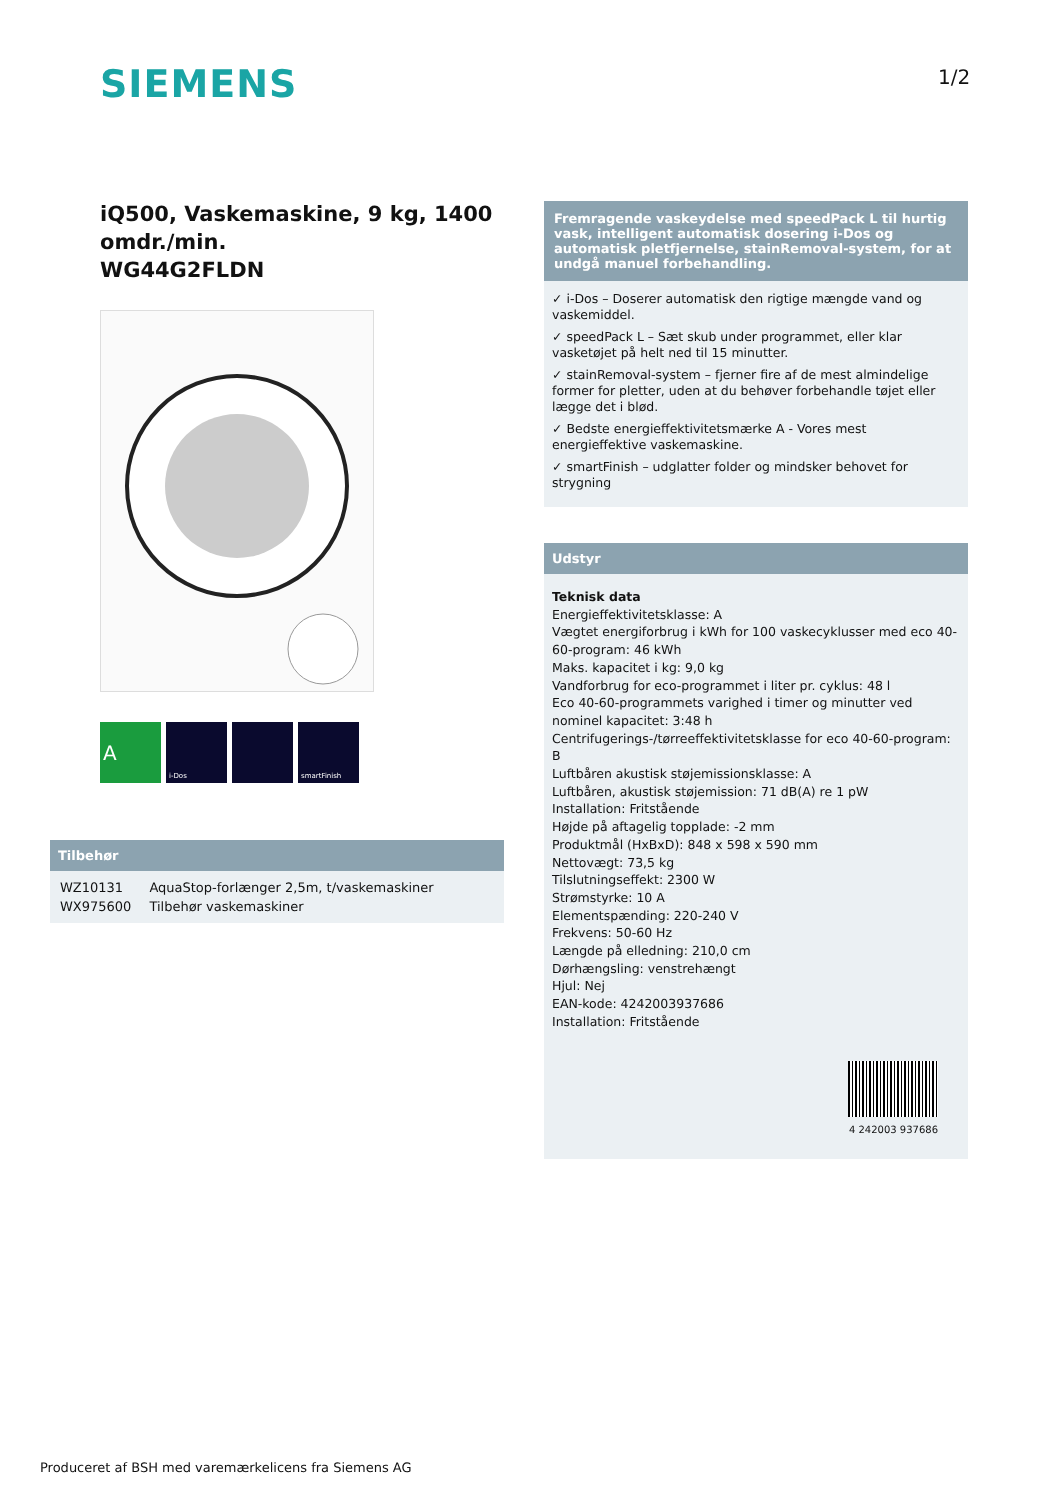SIEMENS 1/2
iQ500, Vaskemaskine, 9 kg, 1400 omdr./min.
WG44G2FLDN
A
i-Dos smartFinish
Tilbehør
| WZ10131 | AquaStop-forlænger 2,5m, t/vaskemaskiner |
| WX975600 | Tilbehør vaskemaskiner |
Fremragende vaskeydelse med speedPack L til hurtig vask, intelligent automatisk dosering i-Dos og automatisk pletfjernelse, stainRemoval-system, for at undgå manuel forbehandling.
✓ i-Dos – Doserer automatisk den rigtige mængde vand og vaskemiddel.
✓ speedPack L – Sæt skub under programmet, eller klar vasketøjet på helt ned til 15 minutter.
✓ stainRemoval-system – fjerner fire af de mest almindelige former for pletter, uden at du behøver forbehandle tøjet eller lægge det i blød.
✓ Bedste energieffektivitetsmærke A - Vores mest energieffektive vaskemaskine.
✓ smartFinish – udglatter folder og mindsker behovet for strygning
Udstyr
Teknisk data
Energieffektivitetsklasse: A
Vægtet energiforbrug i kWh for 100 vaskecyklusser med eco 40-60-program: 46 kWh
Maks. kapacitet i kg: 9,0 kg
Vandforbrug for eco-programmet i liter pr. cyklus: 48 l
Eco 40-60-programmets varighed i timer og minutter ved nominel kapacitet: 3:48 h
Centrifugerings-/tørreeffektivitetsklasse for eco 40-60-program: B
Luftbåren akustisk støjemissionsklasse: A
Luftbåren, akustisk støjemission: 71 dB(A) re 1 pW
Installation: Fritstående
Højde på aftagelig topplade: -2 mm
Produktmål (HxBxD): 848 x 598 x 590 mm
Nettovægt: 73,5 kg
Tilslutningseffekt: 2300 W
Strømstyrke: 10 A
Elementspænding: 220-240 V
Frekvens: 50-60 Hz
Længde på elledning: 210,0 cm
Dørhængsling: venstrehængt
Hjul: Nej
EAN-kode: 4242003937686
Installation: Fritstående
4 242003 937686
Produceret af BSH med varemærkelicens fra Siemens AG